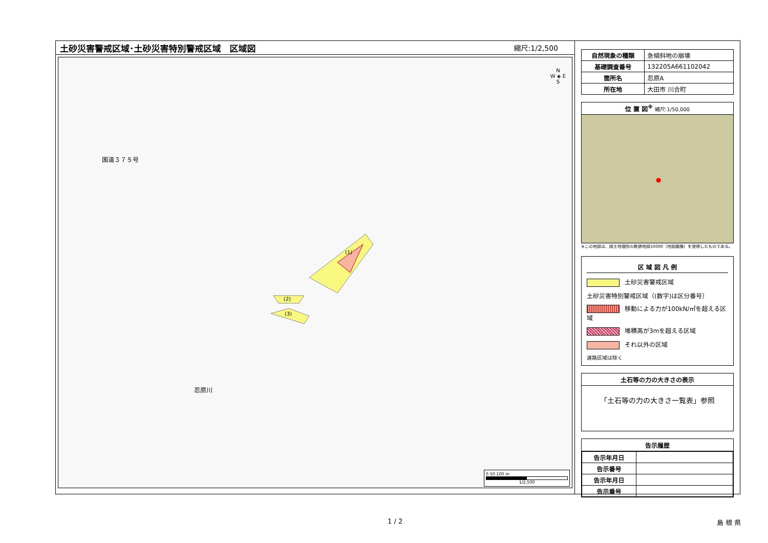土砂災害警戒区域･土砂災害特別警戒区域　区域図 縮尺:1/2,500
(1)
(2)
(3)
国道３７５号
忍原川
N
W ◈ E
S
0 50 100 m
1/2,500
| 自然現象の種類 | 急傾斜地の崩壊 |
| 基礎調査番号 | 132205A661102042 |
| 箇所名 | 忍原A |
| 所在地 | 大田市 川合町 |
位 置 図<sup>※</sup> 縮尺:1/50,000
●
※この地図は、国土地理院の数値地図50000（地図画像）を使用したものである。
区 域 図 凡 例
土砂災害警戒区域
土砂災害特別警戒区域（(数字)は区分番号）
移動による力が100kN/㎡を超える区域
堆積高が3mを超える区域
それ以外の区域
道路区域は除く
土石等の力の大きさの表示
「土石等の力の大きさ一覧表」参照
告示履歴
| 告示年月日 | |
| 告示番号 | |
| 告示年月日 | |
| 告示番号 | |
1 / 2 島 根 県